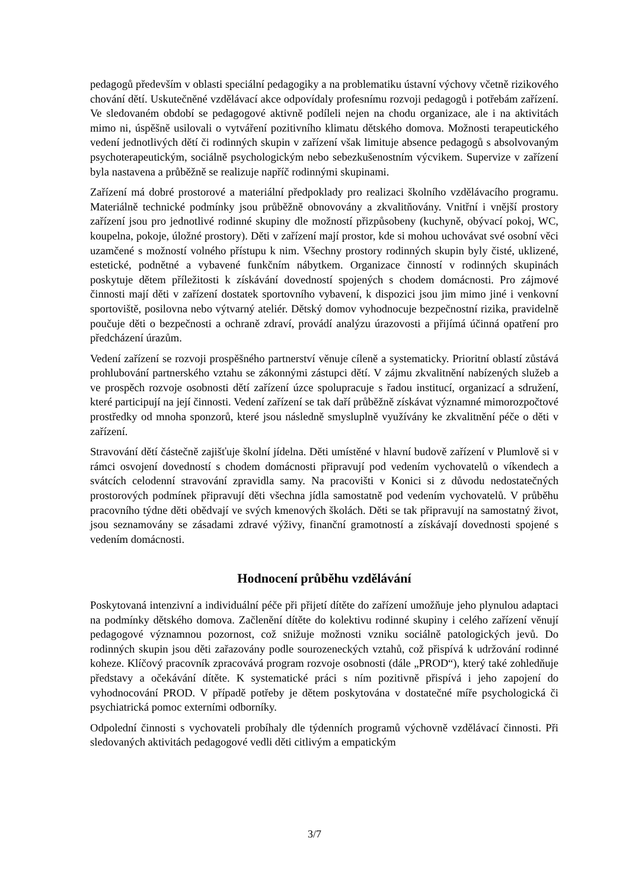pedagogů především v oblasti speciální pedagogiky a na problematiku ústavní výchovy včetně rizikového chování dětí. Uskutečněné vzdělávací akce odpovídaly profesnímu rozvoji pedagogů i potřebám zařízení. Ve sledovaném období se pedagogové aktivně podíleli nejen na chodu organizace, ale i na aktivitách mimo ni, úspěšně usilovali o vytváření pozitivního klimatu dětského domova. Možnosti terapeutického vedení jednotlivých dětí či rodinných skupin v zařízení však limituje absence pedagogů s absolvovaným psychoterapeutickým, sociálně psychologickým nebo sebezkušenostním výcvikem. Supervize v zařízení byla nastavena a průběžně se realizuje napříč rodinnými skupinami.
Zařízení má dobré prostorové a materiální předpoklady pro realizaci školního vzdělávacího programu. Materiálně technické podmínky jsou průběžně obnovovány a zkvalitňovány. Vnitřní i vnější prostory zařízení jsou pro jednotlivé rodinné skupiny dle možností přizpůsobeny (kuchyně, obývací pokoj, WC, koupelna, pokoje, úložné prostory). Děti v zařízení mají prostor, kde si mohou uchovávat své osobní věci uzamčené s možností volného přístupu k nim. Všechny prostory rodinných skupin byly čisté, uklizené, estetické, podnětné a vybavené funkčním nábytkem. Organizace činností v rodinných skupinách poskytuje dětem příležitosti k získávání dovedností spojených s chodem domácnosti. Pro zájmové činnosti mají děti v zařízení dostatek sportovního vybavení, k dispozici jsou jim mimo jiné i venkovní sportoviště, posilovna nebo výtvarný ateliér. Dětský domov vyhodnocuje bezpečnostní rizika, pravidelně poučuje děti o bezpečnosti a ochraně zdraví, provádí analýzu úrazovosti a přijímá účinná opatření pro předcházení úrazům.
Vedení zařízení se rozvoji prospěšného partnerství věnuje cíleně a systematicky. Prioritní oblastí zůstává prohlubování partnerského vztahu se zákonnými zástupci dětí. V zájmu zkvalitnění nabízených služeb a ve prospěch rozvoje osobnosti dětí zařízení úzce spolupracuje s řadou institucí, organizací a sdružení, které participují na její činnosti. Vedení zařízení se tak daří průběžně získávat významné mimorozpočtové prostředky od mnoha sponzorů, které jsou následně smysluplně využívány ke zkvalitnění péče o děti v zařízení.
Stravování dětí částečně zajišťuje školní jídelna. Děti umístěné v hlavní budově zařízení v Plumlově si v rámci osvojení dovedností s chodem domácnosti připravují pod vedením vychovatelů o víkendech a svátcích celodenní stravování zpravidla samy. Na pracovišti v Konici si z důvodu nedostatečných prostorových podmínek připravují děti všechna jídla samostatně pod vedením vychovatelů. V průběhu pracovního týdne děti obědvají ve svých kmenových školách. Děti se tak připravují na samostatný život, jsou seznamovány se zásadami zdravé výživy, finanční gramotností a získávají dovednosti spojené s vedením domácnosti.
Hodnocení průběhu vzdělávání
Poskytovaná intenzivní a individuální péče při přijetí dítěte do zařízení umožňuje jeho plynulou adaptaci na podmínky dětského domova. Začlenění dítěte do kolektivu rodinné skupiny i celého zařízení věnují pedagogové významnou pozornost, což snižuje možnosti vzniku sociálně patologických jevů. Do rodinných skupin jsou děti zařazovány podle sourozeneckých vztahů, což přispívá k udržování rodinné koheze. Klíčový pracovník zpracovává program rozvoje osobnosti (dále „PROD“), který také zohledňuje představy a očekávání dítěte. K systematické práci s ním pozitivně přispívá i jeho zapojení do vyhodnocování PROD. V případě potřeby je dětem poskytována v dostatečné míře psychologická či psychiatrická pomoc externími odborníky.
Odpolední činnosti s vychovateli probíhaly dle týdenních programů výchovně vzdělávací činnosti. Při sledovaných aktivitách pedagogové vedli děti citlivým a empatickým
3/7